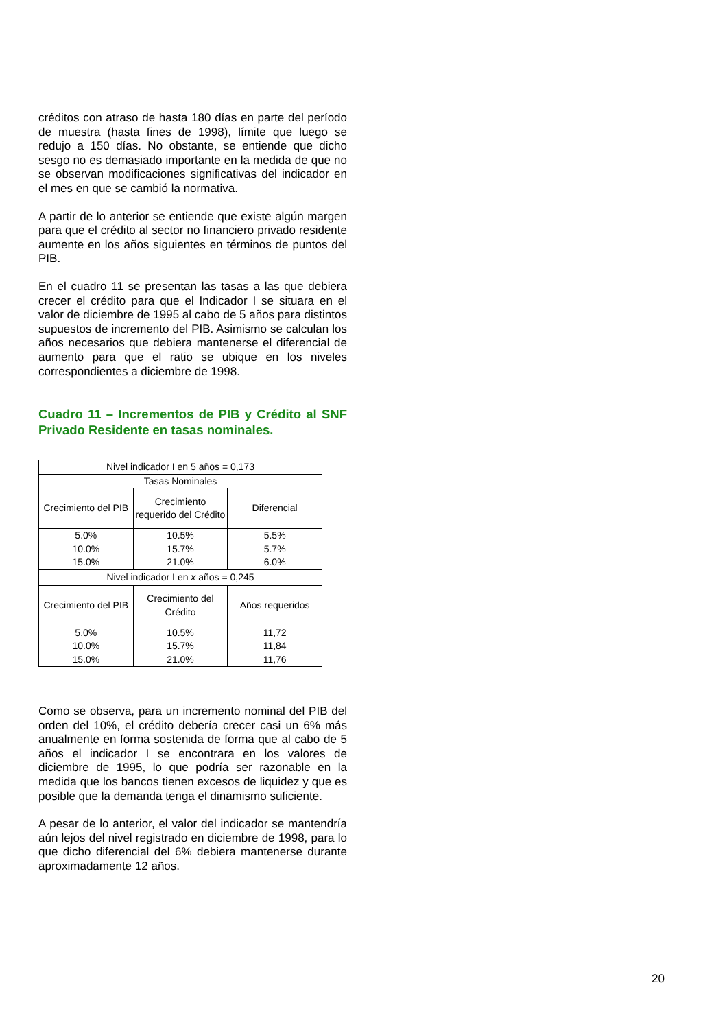créditos con atraso de hasta 180 días en parte del período de muestra (hasta fines de 1998), límite que luego se redujo a 150 días. No obstante, se entiende que dicho sesgo no es demasiado importante en la medida de que no se observan modificaciones significativas del indicador en el mes en que se cambió la normativa.
A partir de lo anterior se entiende que existe algún margen para que el crédito al sector no financiero privado residente aumente en los años siguientes en términos de puntos del PIB.
En el cuadro 11 se presentan las tasas a las que debiera crecer el crédito para que el Indicador I se situara en el valor de diciembre de 1995 al cabo de 5 años para distintos supuestos de incremento del PIB. Asimismo se calculan los años necesarios que debiera mantenerse el diferencial de aumento para que el ratio se ubique en los niveles correspondientes a diciembre de 1998.
Cuadro 11 – Incrementos de PIB y Crédito al SNF Privado Residente en tasas nominales.
| Nivel indicador I en 5 años = 0,173 | | |
| Tasas Nominales | | |
| Crecimiento del PIB | Crecimiento requerido del Crédito | Diferencial |
| 5.0% | 10.5% | 5.5% |
| 10.0% | 15.7% | 5.7% |
| 15.0% | 21.0% | 6.0% |
| Nivel indicador I en x años = 0,245 | | |
| Crecimiento del PIB | Crecimiento del Crédito | Años requeridos |
| 5.0% | 10.5% | 11,72 |
| 10.0% | 15.7% | 11,84 |
| 15.0% | 21.0% | 11,76 |
Como se observa, para un incremento nominal del PIB del orden del 10%, el crédito debería crecer casi un 6% más anualmente en forma sostenida de forma que al cabo de 5 años el indicador I se encontrara en los valores de diciembre de 1995, lo que podría ser razonable en la medida que los bancos tienen excesos de liquidez y que es posible que la demanda tenga el dinamismo suficiente.
A pesar de lo anterior, el valor del indicador se mantendría aún lejos del nivel registrado en diciembre de 1998, para lo que dicho diferencial del 6% debiera mantenerse durante aproximadamente 12 años.
20